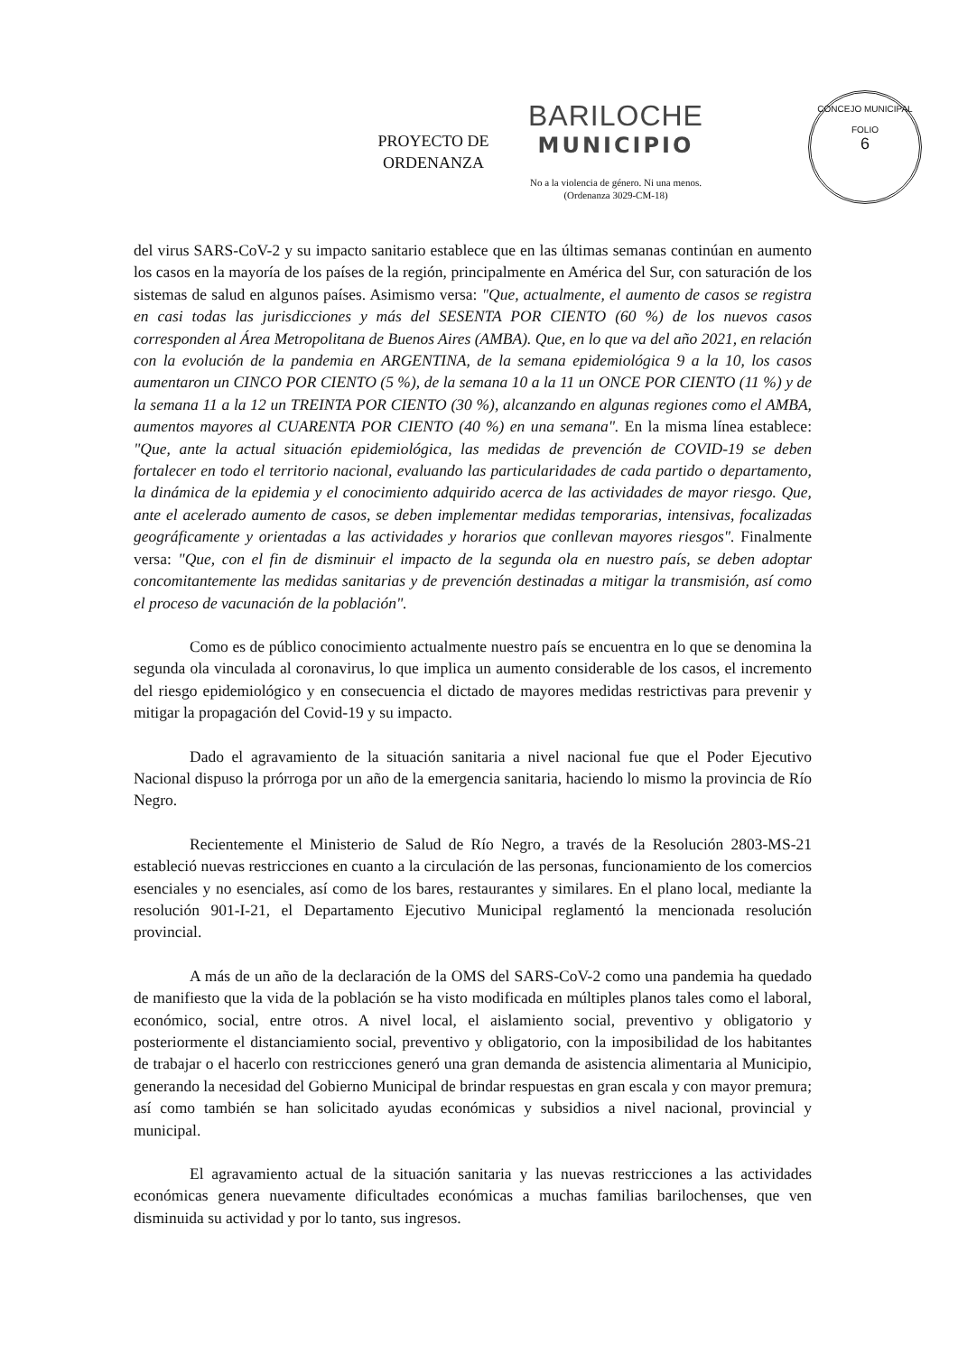CONCEJO MUNICIPAL
FOLIO
6
PROYECTO DE
ORDENANZA
BARILOCHE
MUNICIPIO
No a la violencia de género. Ni una menos.
(Ordenanza 3029-CM-18)
del virus SARS-CoV-2 y su impacto sanitario establece que en las últimas semanas continúan en aumento los casos en la mayoría de los países de la región, principalmente en América del Sur, con saturación de los sistemas de salud en algunos países. Asimismo versa: "Que, actualmente, el aumento de casos se registra en casi todas las jurisdicciones y más del SESENTA POR CIENTO (60 %) de los nuevos casos corresponden al Área Metropolitana de Buenos Aires (AMBA). Que, en lo que va del año 2021, en relación con la evolución de la pandemia en ARGENTINA, de la semana epidemiológica 9 a la 10, los casos aumentaron un CINCO POR CIENTO (5 %), de la semana 10 a la 11 un ONCE POR CIENTO (11 %) y de la semana 11 a la 12 un TREINTA POR CIENTO (30 %), alcanzando en algunas regiones como el AMBA, aumentos mayores al CUARENTA POR CIENTO (40 %) en una semana". En la misma línea establece: "Que, ante la actual situación epidemiológica, las medidas de prevención de COVID-19 se deben fortalecer en todo el territorio nacional, evaluando las particularidades de cada partido o departamento, la dinámica de la epidemia y el conocimiento adquirido acerca de las actividades de mayor riesgo. Que, ante el acelerado aumento de casos, se deben implementar medidas temporarias, intensivas, focalizadas geográficamente y orientadas a las actividades y horarios que conllevan mayores riesgos". Finalmente versa: "Que, con el fin de disminuir el impacto de la segunda ola en nuestro país, se deben adoptar concomitantemente las medidas sanitarias y de prevención destinadas a mitigar la transmisión, así como el proceso de vacunación de la población".
Como es de público conocimiento actualmente nuestro país se encuentra en lo que se denomina la segunda ola vinculada al coronavirus, lo que implica un aumento considerable de los casos, el incremento del riesgo epidemiológico y en consecuencia el dictado de mayores medidas restrictivas para prevenir y mitigar la propagación del Covid-19 y su impacto.
Dado el agravamiento de la situación sanitaria a nivel nacional fue que el Poder Ejecutivo Nacional dispuso la prórroga por un año de la emergencia sanitaria, haciendo lo mismo la provincia de Río Negro.
Recientemente el Ministerio de Salud de Río Negro, a través de la Resolución 2803-MS-21 estableció nuevas restricciones en cuanto a la circulación de las personas, funcionamiento de los comercios esenciales y no esenciales, así como de los bares, restaurantes y similares. En el plano local, mediante la resolución 901-I-21, el Departamento Ejecutivo Municipal reglamentó la mencionada resolución provincial.
A más de un año de la declaración de la OMS del SARS-CoV-2 como una pandemia ha quedado de manifiesto que la vida de la población se ha visto modificada en múltiples planos tales como el laboral, económico, social, entre otros. A nivel local, el aislamiento social, preventivo y obligatorio y posteriormente el distanciamiento social, preventivo y obligatorio, con la imposibilidad de los habitantes de trabajar o el hacerlo con restricciones generó una gran demanda de asistencia alimentaria al Municipio, generando la necesidad del Gobierno Municipal de brindar respuestas en gran escala y con mayor premura; así como también se han solicitado ayudas económicas y subsidios a nivel nacional, provincial y municipal.
El agravamiento actual de la situación sanitaria y las nuevas restricciones a las actividades económicas genera nuevamente dificultades económicas a muchas familias barilochenses, que ven disminuida su actividad y por lo tanto, sus ingresos.